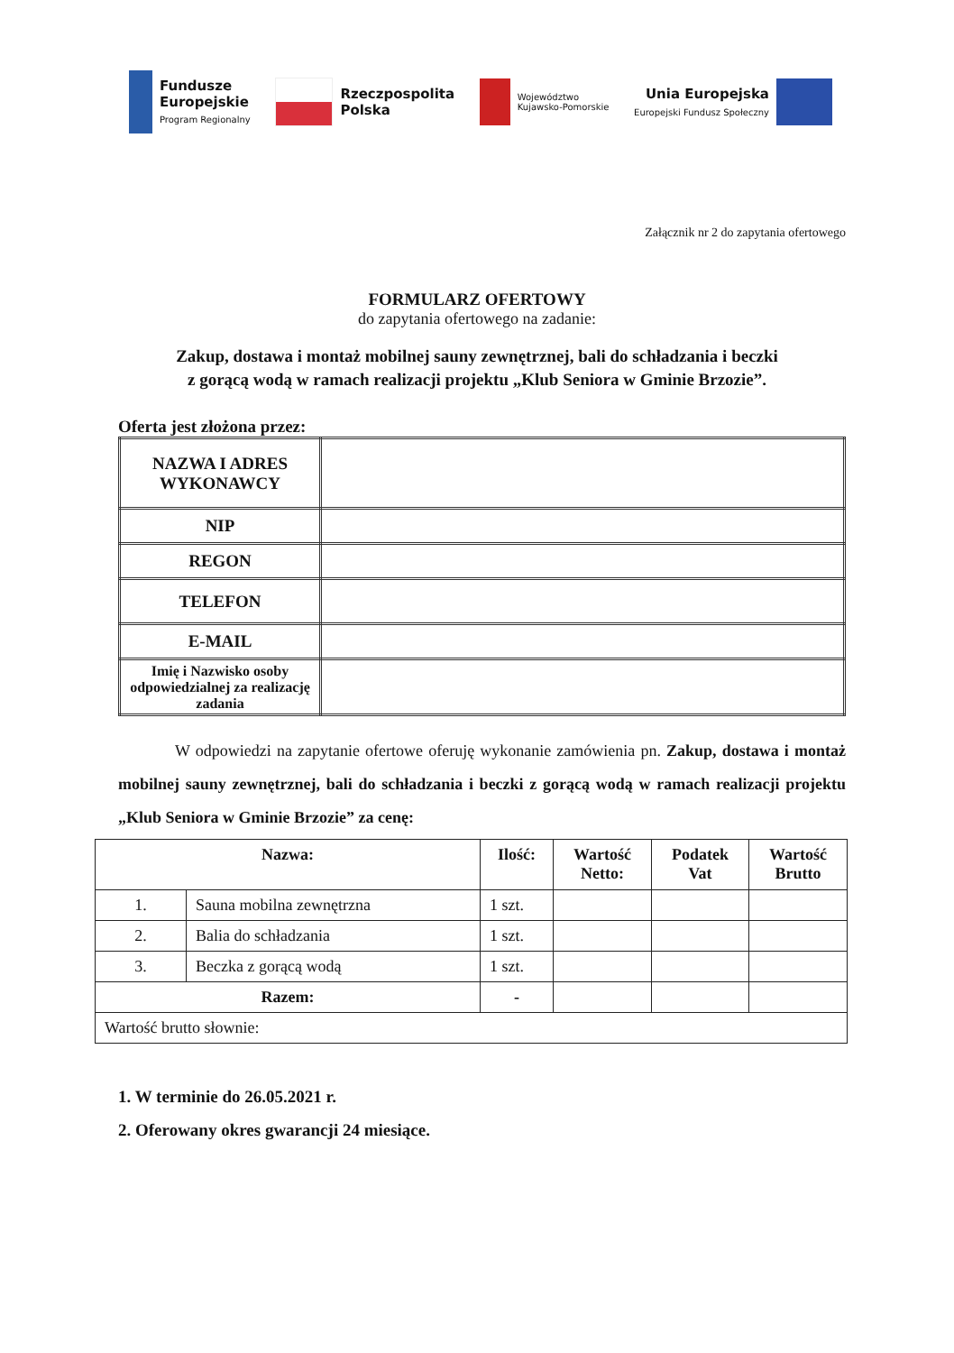Fundusze
Europejskie
Program Regionalny
Rzeczpospolita
Polska
Województwo
Kujawsko-Pomorskie
Unia Europejska
Europejski Fundusz Społeczny
Załącznik nr 2 do zapytania ofertowego
FORMULARZ OFERTOWY
do zapytania ofertowego na zadanie:
Zakup, dostawa i montaż mobilnej sauny zewnętrznej, bali do schładzania i beczki
z gorącą wodą w ramach realizacji projektu „Klub Seniora w Gminie Brzozie”.
Oferta jest złożona przez:
| NAZWA I ADRES WYKONAWCY | |
| NIP | |
| REGON | |
| TELEFON | |
| E-MAIL | |
| Imię i Nazwisko osoby odpowiedzialnej za realizację zadania | |
W odpowiedzi na zapytanie ofertowe oferuję wykonanie zamówienia pn. Zakup, dostawa i montaż mobilnej sauny zewnętrznej, bali do schładzania i beczki z gorącą wodą w ramach realizacji projektu „Klub Seniora w Gminie Brzozie” za cenę:
| Nazwa: | | Ilość: | Wartość Netto: | Podatek Vat | Wartość Brutto |
| --- | --- | --- | --- | --- | --- |
| 1. | Sauna mobilna zewnętrzna | 1 szt. | | | |
| 2. | Balia do schładzania | 1 szt. | | | |
| 3. | Beczka z gorącą wodą | 1 szt. | | | |
| Razem: | | - | | | |
| Wartość brutto słownie: | | | | | |
1. W terminie do 26.05.2021 r.
2. Oferowany okres gwarancji 24 miesiące.